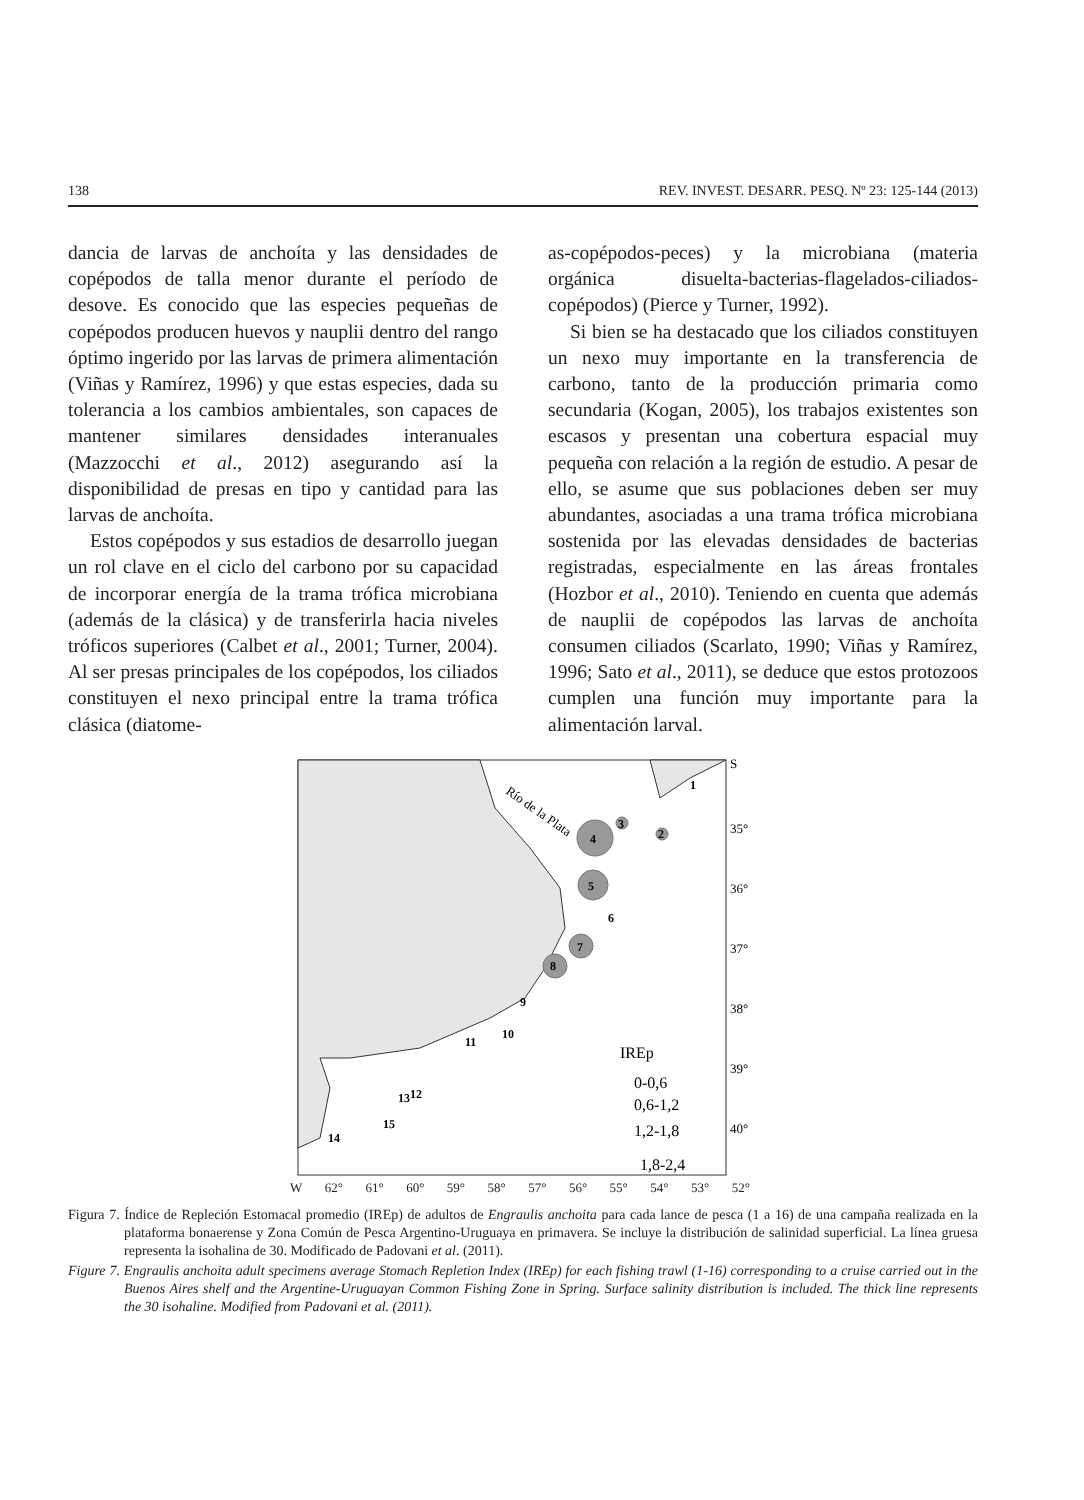138 REV. INVEST. DESARR. PESQ. Nº 23: 125-144 (2013)
dancia de larvas de anchoíta y las densidades de copépodos de talla menor durante el período de desove. Es conocido que las especies pequeñas de copépodos producen huevos y nauplii dentro del rango óptimo ingerido por las larvas de primera alimentación (Viñas y Ramírez, 1996) y que estas especies, dada su tolerancia a los cambios ambientales, son capaces de mantener similares densidades interanuales (Mazzocchi et al., 2012) asegurando así la disponibilidad de presas en tipo y cantidad para las larvas de anchoíta.
Estos copépodos y sus estadios de desarrollo juegan un rol clave en el ciclo del carbono por su capacidad de incorporar energía de la trama trófica microbiana (además de la clásica) y de transferirla hacia niveles tróficos superiores (Calbet et al., 2001; Turner, 2004). Al ser presas principales de los copépodos, los ciliados constituyen el nexo principal entre la trama trófica clásica (diatome-
as-copépodos-peces) y la microbiana (materia orgánica disuelta-bacterias-flagelados-ciliados-copépodos) (Pierce y Turner, 1992).
Si bien se ha destacado que los ciliados constituyen un nexo muy importante en la transferencia de carbono, tanto de la producción primaria como secundaria (Kogan, 2005), los trabajos existentes son escasos y presentan una cobertura espacial muy pequeña con relación a la región de estudio. A pesar de ello, se asume que sus poblaciones deben ser muy abundantes, asociadas a una trama trófica microbiana sostenida por las elevadas densidades de bacterias registradas, especialmente en las áreas frontales (Hozbor et al., 2010). Teniendo en cuenta que además de nauplii de copépodos las larvas de anchoíta consumen ciliados (Scarlato, 1990; Viñas y Ramírez, 1996; Sato et al., 2011), se deduce que estos protozoos cumplen una función muy importante para la alimentación larval.
Río de la Plata
1
2
3
4
5
6
7
8
9
10
11
12
13
14
15
IREp
0-0,6
0,6-1,2
1,2-1,8
1,8-2,4
S
35°
36°
37°
38°
39°
40°
W 62° 61° 60° 59° 58° 57° 56° 55° 54° 53° 52°
Figura 7. Índice de Repleción Estomacal promedio (IREp) de adultos de Engraulis anchoita para cada lance de pesca (1 a 16) de una campaña realizada en la plataforma bonaerense y Zona Común de Pesca Argentino-Uruguaya en primavera. Se incluye la distribución de salinidad superficial. La línea gruesa representa la isohalina de 30. Modificado de Padovani et al. (2011).
Figure 7. Engraulis anchoita adult specimens average Stomach Repletion Index (IREp) for each fishing trawl (1-16) corresponding to a cruise carried out in the Buenos Aires shelf and the Argentine-Uruguayan Common Fishing Zone in Spring. Surface salinity distribution is included. The thick line represents the 30 isohaline. Modified from Padovani et al. (2011).